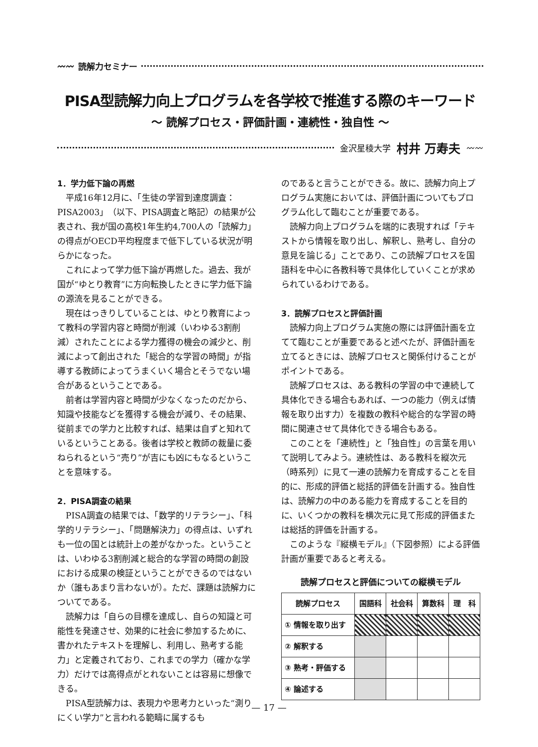〰〰 読解力セミナー
PISA型読解力向上プログラムを各学校で推進する際のキーワード
〜 読解プロセス・評価計画・連続性・独自性 〜
金沢星稜大学 村井 万寿夫 〰〰
1．学力低下論の再燃
平成16年12月に、「生徒の学習到達度調査：PISA2003」（以下、PISA調査と略記）の結果が公表され、我が国の高校1年生約4,700人の「読解力」の得点がOECD平均程度まで低下している状況が明らかになった。
これによって学力低下論が再燃した。過去、我が国が“ゆとり教育”に方向転換したときに学力低下論の源流を見ることができる。
現在はっきりしていることは、ゆとり教育によって教科の学習内容と時間が削減（いわゆる3割削減）されたことによる学力獲得の機会の減少と、削減によって創出された「総合的な学習の時間」が指導する教師によってうまくいく場合とそうでない場合があるということである。
前者は学習内容と時間が少なくなったのだから、知識や技能などを獲得する機会が減り、その結果、従前までの学力と比較すれば、結果は自ずと知れているということある。後者は学校と教師の裁量に委ねられるという“売り”が吉にも凶にもなるということを意味する。
2．PISA調査の結果
PISA調査の結果では、「数学的リテラシー」、「科学的リテラシー」、「問題解決力」の得点は、いずれも一位の国とは統計上の差がなかった。ということは、いわゆる3割削減と総合的な学習の時間の創設における成果の検証ということができるのではないか（誰もあまり言わないが）。ただ、課題は読解力についてである。
読解力は「自らの目標を達成し、自らの知識と可能性を発達させ、効果的に社会に参加するために、書かれたテキストを理解し、利用し、熟考する能力」と定義されており、これまでの学力（確かな学力）だけでは高得点がとれないことは容易に想像できる。
PISA型読解力は、表現力や思考力といった“測りにくい学力”と言われる範疇に属するも
のであると言うことができる。故に、読解力向上プログラム実施においては、評価計画についてもプログラム化して臨むことが重要である。
読解力向上プログラムを端的に表現すれば「テキストから情報を取り出し、解釈し、熟考し、自分の意見を論じる」ことであり、この読解プロセスを国語科を中心に各教科等で具体化していくことが求められているわけである。
3．読解プロセスと評価計画
読解力向上プログラム実施の際には評価計画を立てて臨むことが重要であると述べたが、評価計画を立てるときには、読解プロセスと関係付けることがポイントである。
読解プロセスは、ある教科の学習の中で連続して具体化できる場合もあれば、一つの能力（例えば情報を取り出す力）を複数の教科や総合的な学習の時間に関連させて具体化できる場合もある。
このことを「連続性」と「独自性」の言葉を用いて説明してみよう。連続性は、ある教科を縦次元（時系列）に見て一連の読解力を育成することを目的に、形成的評価と総括的評価を計画する。独自性は、読解力の中のある能力を育成することを目的に、いくつかの教科を横次元に見て形成的評価または総括的評価を計画する。
このような『縦横モデル』（下図参照）による評価計画が重要であると考える。
読解プロセスと評価についての縦横モデル
| 読解プロセス | 国語科 | 社会科 | 算数科 | 理 科 |
| --- | --- | --- | --- | --- |
| ① 情報を取り出す | | | | |
| ② 解釈する | | | | |
| ③ 熟考・評価する | | | | |
| ④ 論述する | | | | |
— 17 —